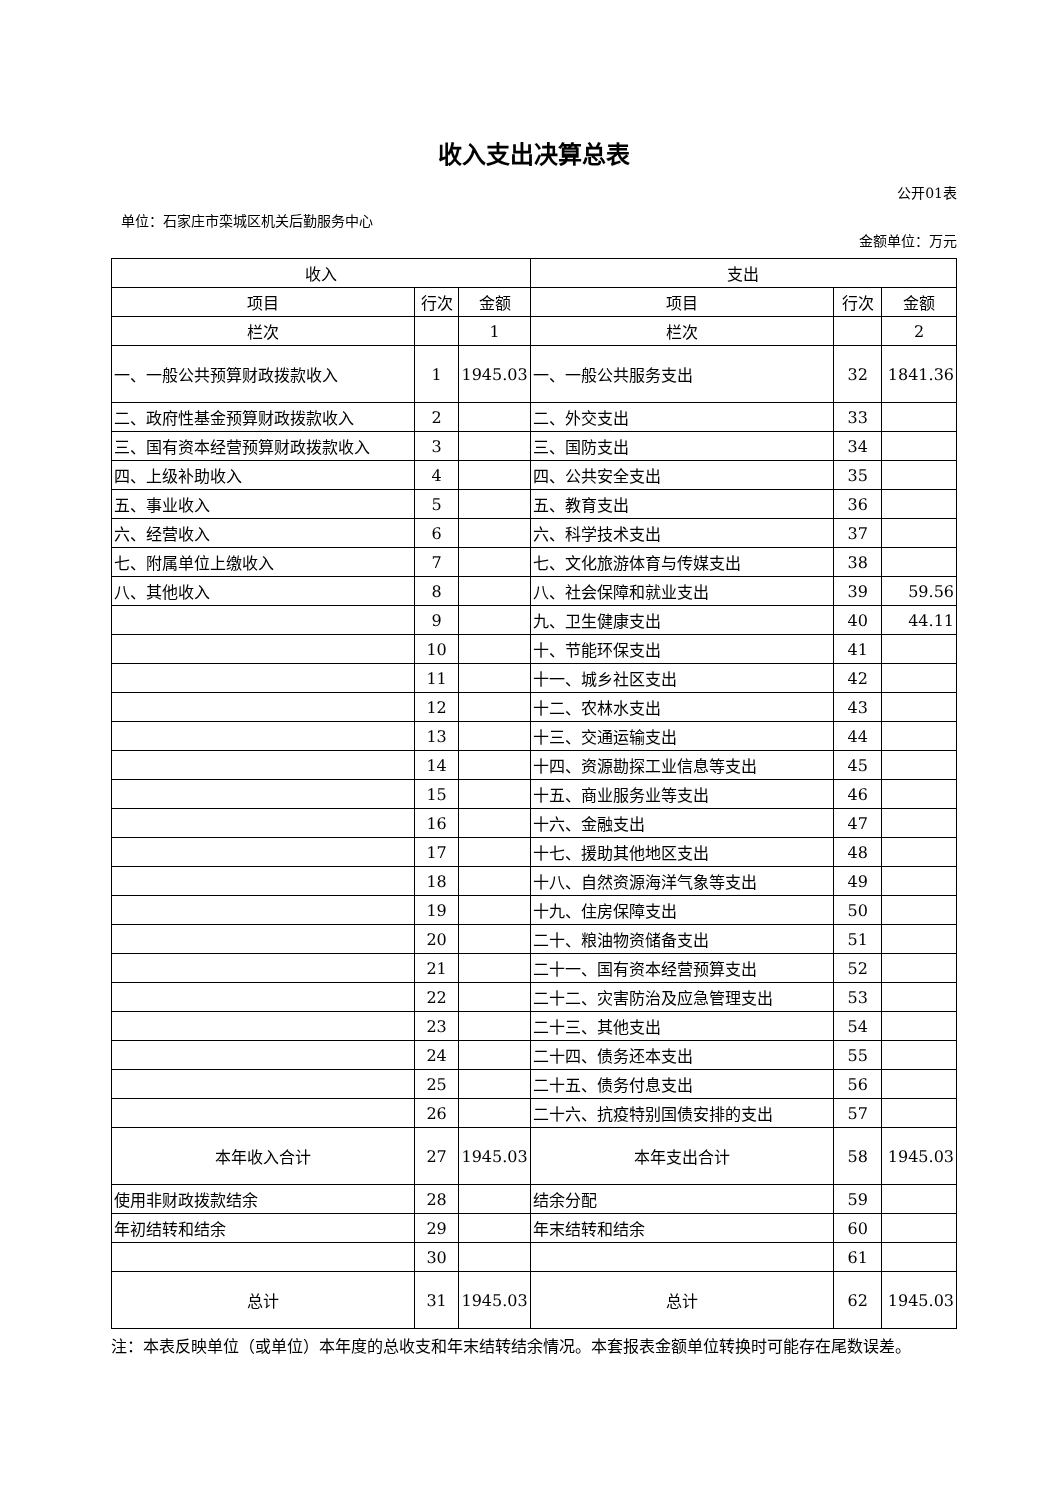收入支出决算总表
公开01表
单位：石家庄市栾城区机关后勤服务中心
金额单位：万元
| 收入 | | | 支出 | | |
| --- | --- | --- | --- | --- | --- |
| 项目 | 行次 | 金额 | 项目 | 行次 | 金额 |
| 栏次 | | 1 | 栏次 | | 2 |
| 一、一般公共预算财政拨款收入 | 1 | 1945.03 | 一、一般公共服务支出 | 32 | 1841.36 |
| 二、政府性基金预算财政拨款收入 | 2 | | 二、外交支出 | 33 | |
| 三、国有资本经营预算财政拨款收入 | 3 | | 三、国防支出 | 34 | |
| 四、上级补助收入 | 4 | | 四、公共安全支出 | 35 | |
| 五、事业收入 | 5 | | 五、教育支出 | 36 | |
| 六、经营收入 | 6 | | 六、科学技术支出 | 37 | |
| 七、附属单位上缴收入 | 7 | | 七、文化旅游体育与传媒支出 | 38 | |
| 八、其他收入 | 8 | | 八、社会保障和就业支出 | 39 | 59.56 |
| | 9 | | 九、卫生健康支出 | 40 | 44.11 |
| | 10 | | 十、节能环保支出 | 41 | |
| | 11 | | 十一、城乡社区支出 | 42 | |
| | 12 | | 十二、农林水支出 | 43 | |
| | 13 | | 十三、交通运输支出 | 44 | |
| | 14 | | 十四、资源勘探工业信息等支出 | 45 | |
| | 15 | | 十五、商业服务业等支出 | 46 | |
| | 16 | | 十六、金融支出 | 47 | |
| | 17 | | 十七、援助其他地区支出 | 48 | |
| | 18 | | 十八、自然资源海洋气象等支出 | 49 | |
| | 19 | | 十九、住房保障支出 | 50 | |
| | 20 | | 二十、粮油物资储备支出 | 51 | |
| | 21 | | 二十一、国有资本经营预算支出 | 52 | |
| | 22 | | 二十二、灾害防治及应急管理支出 | 53 | |
| | 23 | | 二十三、其他支出 | 54 | |
| | 24 | | 二十四、债务还本支出 | 55 | |
| | 25 | | 二十五、债务付息支出 | 56 | |
| | 26 | | 二十六、抗疫特别国债安排的支出 | 57 | |
| 本年收入合计 | 27 | 1945.03 | 本年支出合计 | 58 | 1945.03 |
| 使用非财政拨款结余 | 28 | | 结余分配 | 59 | |
| 年初结转和结余 | 29 | | 年末结转和结余 | 60 | |
| | 30 | | | 61 | |
| 总计 | 31 | 1945.03 | 总计 | 62 | 1945.03 |
注：本表反映单位（或单位）本年度的总收支和年末结转结余情况。本套报表金额单位转换时可能存在尾数误差。